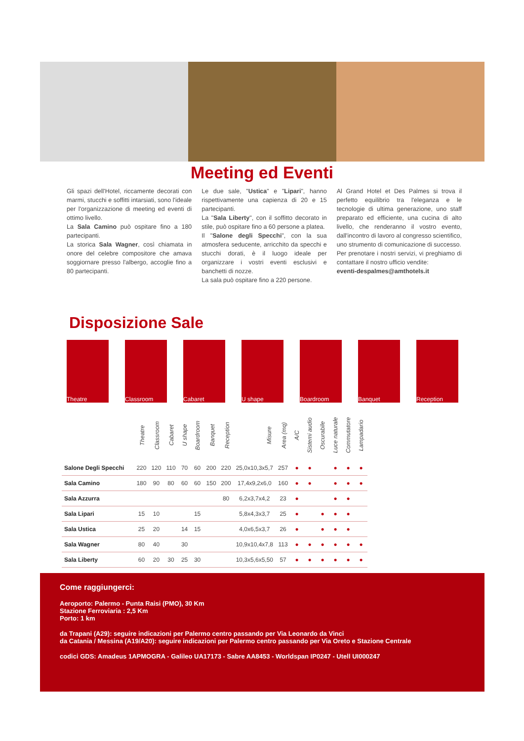Meeting ed Eventi
Gli spazi dell'Hotel, riccamente decorati con marmi, stucchi e soffitti intarsiati, sono l'ideale per l'organizzazione di meeting ed eventi di ottimo livello.
La Sala Camino può ospitare fino a 180 partecipanti.
La storica Sala Wagner, così chiamata in onore del celebre compositore che amava soggiornare presso l'albergo, accoglie fino a 80 partecipanti.
Le due sale, "Ustica" e "Lipari", hanno rispettivamente una capienza di 20 e 15 partecipanti.
La "Sala Liberty", con il soffitto decorato in stile, può ospitare fino a 60 persone a platea.
Il "Salone degli Specchi", con la sua atmosfera seducente, arricchito da specchi e stucchi dorati, è il luogo ideale per organizzare i vostri eventi esclusivi e banchetti di nozze.
La sala può ospitare fino a 220 persone.
Al Grand Hotel et Des Palmes si trova il perfetto equilibrio tra l'eleganza e le tecnologie di ultima generazione, uno staff preparato ed efficiente, una cucina di alto livello, che renderanno il vostro evento, dall'incontro di lavoro al congresso scientifico, uno strumento di comunicazione di successo.
Per prenotare i nostri servizi, vi preghiamo di contattare il nostro ufficio vendite:
eventi-despalmes@amthotels.it
Disposizione Sale
Theatre Classroom Cabaret U shape Boardroom Banquet Reception
| | Theatre | Classroom | Cabaret | U shape | Boardroom | Banquet | Reception | Misure | Area (mq) | A/C | Sistemi audio | Oscurabile | Luce naturale | Commutatore | Lampadario |
| Salone Degli Specchi | 220 | 120 | 110 | 70 | 60 | 200 | 220 | 25,0x10,3x5,7 | 257 | ● | ● | | ● | ● | ● |
| Sala Camino | 180 | 90 | 80 | 60 | 60 | 150 | 200 | 17,4x9,2x6,0 | 160 | ● | ● | | ● | ● | ● |
| Sala Azzurra | | | | | | | 80 | 6,2x3,7x4,2 | 23 | ● | | | ● | ● | |
| Sala Lipari | 15 | 10 | | | 15 | | | 5,8x4,3x3,7 | 25 | ● | | ● | ● | ● | |
| Sala Ustica | 25 | 20 | | 14 | 15 | | | 4,0x6,5x3,7 | 26 | ● | | ● | ● | ● | |
| Sala Wagner | 80 | 40 | | 30 | | | | 10,9x10,4x7,8 | 113 | ● | ● | ● | ● | ● | ● |
| Sala Liberty | 60 | 20 | 30 | 25 | 30 | | | 10,3x5,6x5,50 | 57 | ● | ● | ● | ● | ● | ● |
Come raggiungerci:
Aeroporto: Palermo - Punta Raisi (PMO), 30 Km
Stazione Ferroviaria : 2,5 Km
Porto: 1 km
da Trapani (A29): seguire indicazioni per Palermo centro passando per Via Leonardo da Vinci
da Catania / Messina (A19/A20): seguire indicazioni per Palermo centro passando per Via Oreto e Stazione Centrale
codici GDS: Amadeus 1APMOGRA - Galileo UA17173 - Sabre AA8453 - Worldspan IP0247 - Utell UI000247